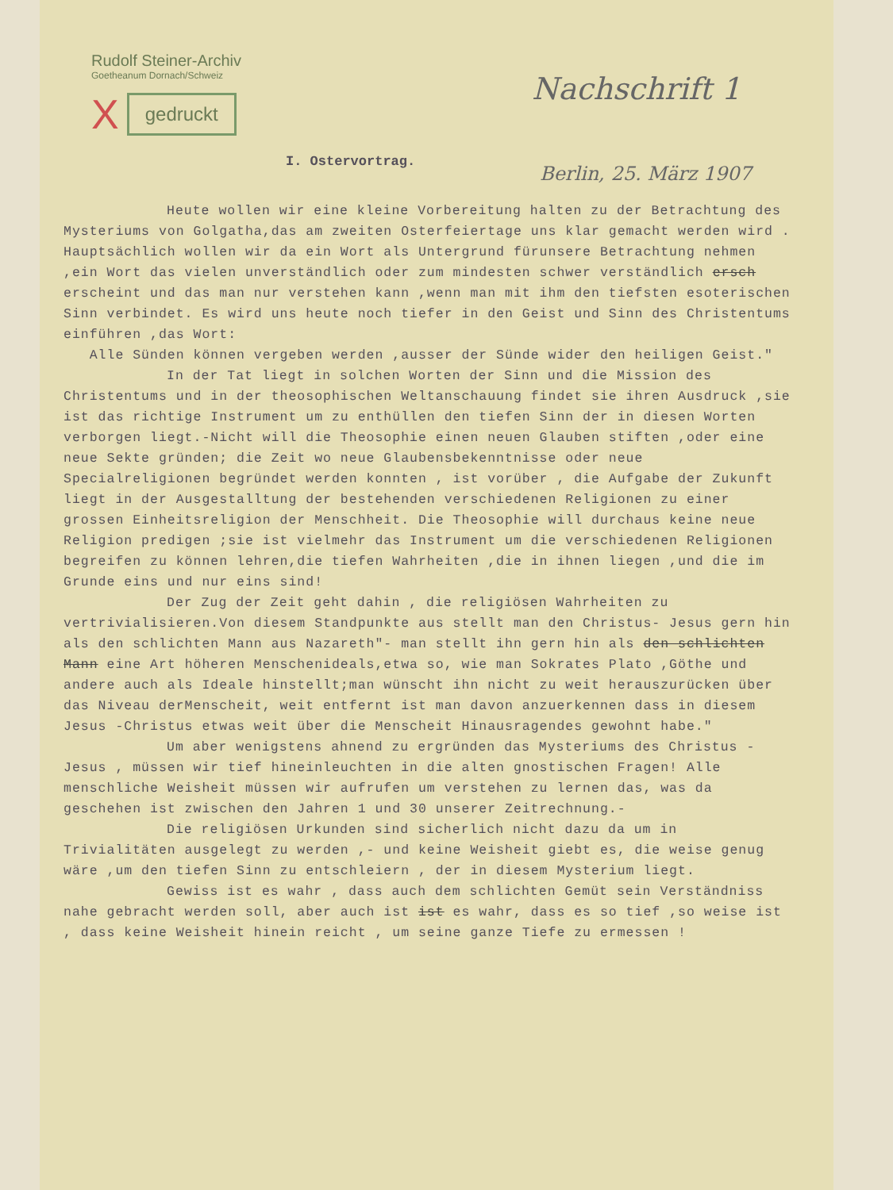Rudolf Steiner-Archiv
Goetheanum Dornach/Schweiz
Xgedruckt
Nachschrift 1
Berlin, 25. März 1907
I. Ostervortrag.
Heute wollen wir eine kleine Vorbereitung halten zu der Betrachtung des Mysteriums von Golgatha,das am zweiten Osterfeiertage uns klar gemacht werden wird . Hauptsächlich wollen wir da ein Wort als Untergrund fürunsere Betrachtung nehmen ,ein Wort das vielen unverständlich oder zum mindesten schwer verständlich ersch erscheint und das man nur verstehen kann ,wenn man mit ihm den tiefsten esoterischen Sinn verbindet. Es wird uns heute noch tiefer in den Geist und Sinn des Christentums einführen ,das Wort:
Alle Sünden können vergeben werden ,ausser der Sünde wider den heiligen Geist."
In der Tat liegt in solchen Worten der Sinn und die Mission des Christentums und in der theosophischen Weltanschauung findet sie ihren Ausdruck ,sie ist das richtige Instrument um zu enthüllen den tiefen Sinn der in diesen Worten verborgen liegt.-Nicht will die Theosophie einen neuen Glauben stiften ,oder eine neue Sekte gründen; die Zeit wo neue Glaubensbekenntnisse oder neue Specialreligionen begründet werden konnten , ist vorüber , die Aufgabe der Zukunft liegt in der Ausgestalltung der bestehenden verschiedenen Religionen zu einer grossen Einheitsreligion der Menschheit. Die Theosophie will durchaus keine neue Religion predigen ;sie ist vielmehr das Instrument um die verschiedenen Religionen begreifen zu können lehren,die tiefen Wahrheiten ,die in ihnen liegen ,und die im Grunde eins und nur eins sind!
Der Zug der Zeit geht dahin , die religiösen Wahrheiten zu vertrivialisieren.Von diesem Standpunkte aus stellt man den Christus- Jesus gern hin als den schlichten Mann aus Nazareth"- man stellt ihn gern hin als den schlichten Mann eine Art höheren Menschenideals,etwa so, wie man Sokrates Plato ,Göthe und andere auch als Ideale hinstellt;man wünscht ihn nicht zu weit herauszurücken über das Niveau derMenscheit, weit entfernt ist man davon anzuerkennen dass in diesem Jesus -Christus etwas weit über die Menscheit Hinausragendes gewohnt habe."
Um aber wenigstens ahnend zu ergründen das Mysteriums des Christus -Jesus , müssen wir tief hineinleuchten in die alten gnostischen Fragen! Alle menschliche Weisheit müssen wir aufrufen um verstehen zu lernen das, was da geschehen ist zwischen den Jahren 1 und 30 unserer Zeitrechnung.-
Die religiösen Urkunden sind sicherlich nicht dazu da um in Trivialitäten ausgelegt zu werden ,- und keine Weisheit giebt es, die weise genug wäre ,um den tiefen Sinn zu entschleiern , der in diesem Mysterium liegt.
Gewiss ist es wahr , dass auch dem schlichten Gemüt sein Verständniss nahe gebracht werden soll, aber auch ist ist es wahr, dass es so tief ,so weise ist , dass keine Weisheit hinein reicht , um seine ganze Tiefe zu ermessen !